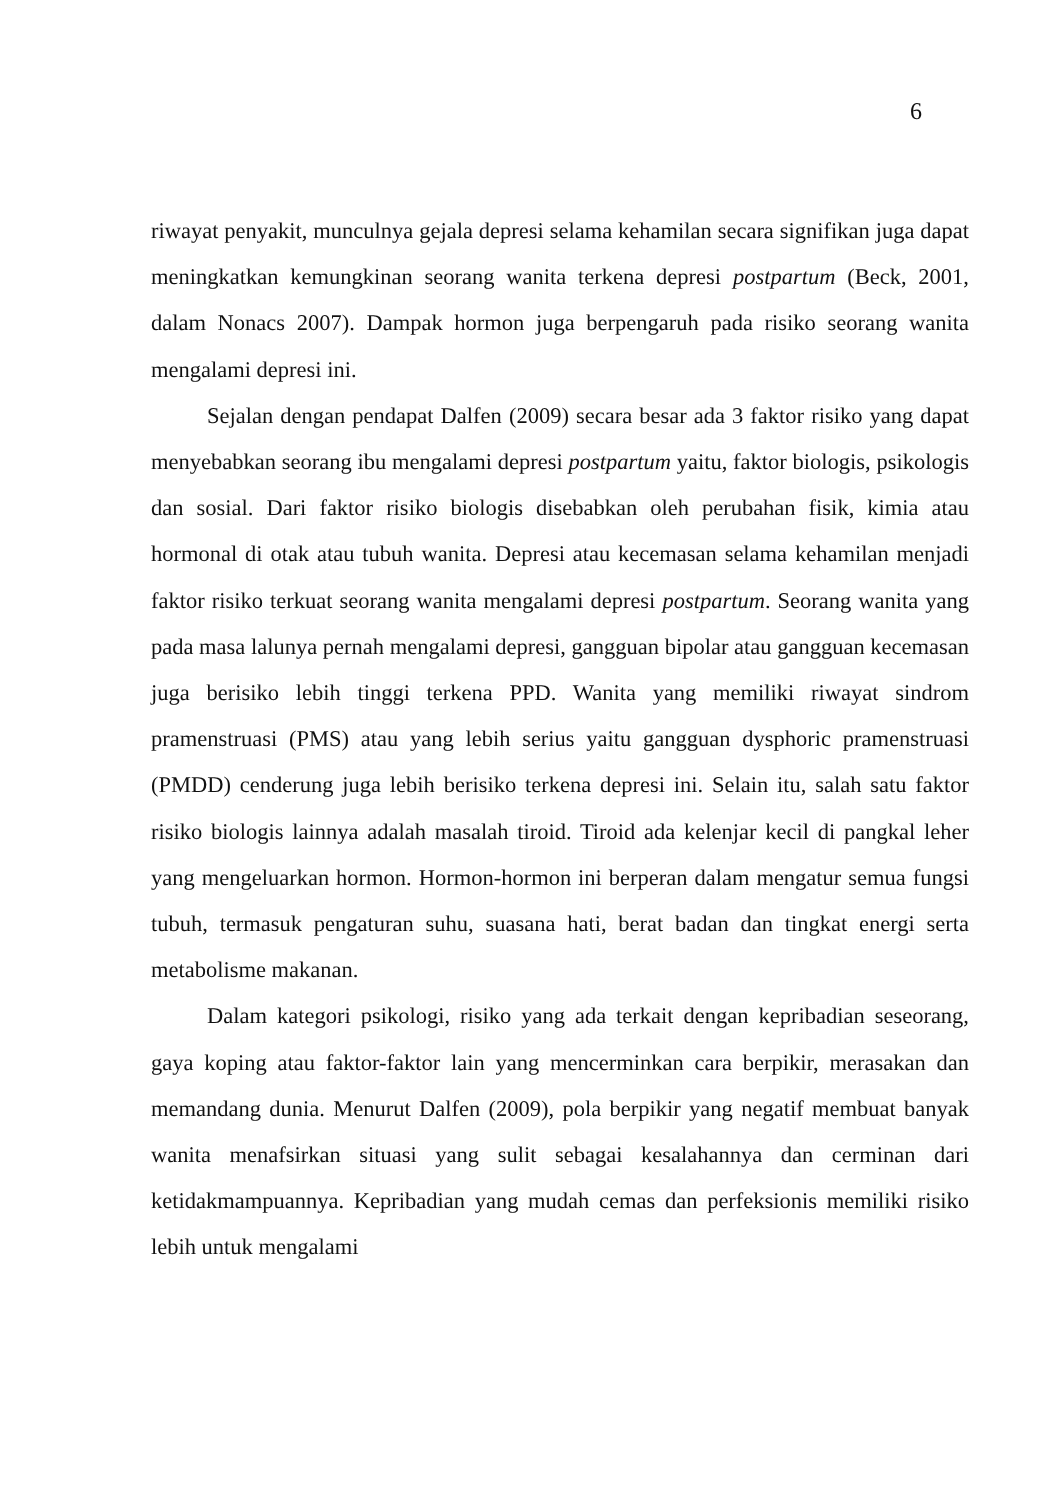6
riwayat penyakit, munculnya gejala depresi selama kehamilan secara signifikan juga dapat meningkatkan kemungkinan seorang wanita terkena depresi postpartum (Beck, 2001, dalam Nonacs 2007). Dampak hormon juga berpengaruh pada risiko seorang wanita mengalami depresi ini.
Sejalan dengan pendapat Dalfen (2009) secara besar ada 3 faktor risiko yang dapat menyebabkan seorang ibu mengalami depresi postpartum yaitu, faktor biologis, psikologis dan sosial. Dari faktor risiko biologis disebabkan oleh perubahan fisik, kimia atau hormonal di otak atau tubuh wanita. Depresi atau kecemasan selama kehamilan menjadi faktor risiko terkuat seorang wanita mengalami depresi postpartum. Seorang wanita yang pada masa lalunya pernah mengalami depresi, gangguan bipolar atau gangguan kecemasan juga berisiko lebih tinggi terkena PPD. Wanita yang memiliki riwayat sindrom pramenstruasi (PMS) atau yang lebih serius yaitu gangguan dysphoric pramenstruasi (PMDD) cenderung juga lebih berisiko terkena depresi ini. Selain itu, salah satu faktor risiko biologis lainnya adalah masalah tiroid. Tiroid ada kelenjar kecil di pangkal leher yang mengeluarkan hormon. Hormon-hormon ini berperan dalam mengatur semua fungsi tubuh, termasuk pengaturan suhu, suasana hati, berat badan dan tingkat energi serta metabolisme makanan.
Dalam kategori psikologi, risiko yang ada terkait dengan kepribadian seseorang, gaya koping atau faktor-faktor lain yang mencerminkan cara berpikir, merasakan dan memandang dunia. Menurut Dalfen (2009), pola berpikir yang negatif membuat banyak wanita menafsirkan situasi yang sulit sebagai kesalahannya dan cerminan dari ketidakmampuannya. Kepribadian yang mudah cemas dan perfeksionis memiliki risiko lebih untuk mengalami